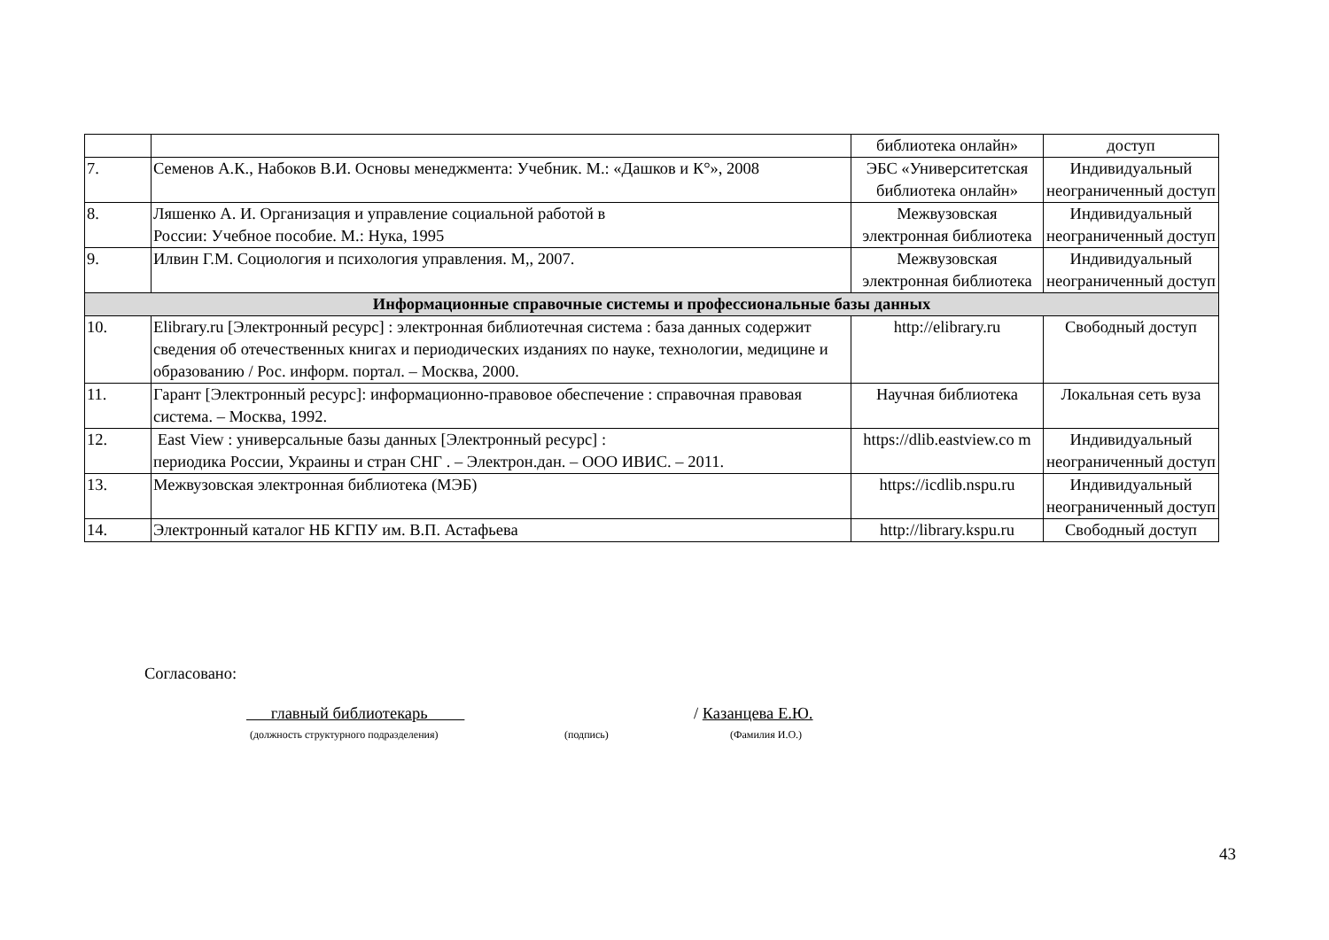| | | библиотека онлайн» | доступ |
| 7. | Семенов А.К., Набоков В.И. Основы менеджмента: Учебник. М.: «Дашков и К°», 2008 | ЭБС «Университетская библиотека онлайн» | Индивидуальный неограниченный доступ |
| 8. | Ляшенко А. И. Организация и управление социальной работой в России: Учебное пособие. М.: Нука, 1995 | Межвузовская электронная библиотека | Индивидуальный неограниченный доступ |
| 9. | Илвин Г.М. Социология и психология управления. М,, 2007. | Межвузовская электронная библиотека | Индивидуальный неограниченный доступ |
| Информационные справочные системы и профессиональные базы данных | | | |
| 10. | Elibrary.ru [Электронный ресурс] : электронная библиотечная система : база данных содержит сведения об отечественных книгах и периодических изданиях по науке, технологии, медицине и образованию / Рос. информ. портал. – Москва, 2000. | http://elibrary.ru | Свободный доступ |
| 11. | Гарант [Электронный ресурс]: информационно-правовое обеспечение : справочная правовая система. – Москва, 1992. | Научная библиотека | Локальная сеть вуза |
| 12. | East View : универсальные базы данных [Электронный ресурс] : периодика России, Украины и стран СНГ . – Электрон.дан. – ООО ИВИС. – 2011. | https://dlib.eastview.co m | Индивидуальный неограниченный доступ |
| 13. | Межвузовская электронная библиотека (МЭБ) | https://icdlib.nspu.ru | Индивидуальный неограниченный доступ |
| 14. | Электронный каталог НБ КГПУ им. В.П. Астафьева | http://library.kspu.ru | Свободный доступ |
Согласовано:
главный библиотекарь / Казанцева Е.Ю.
(должность структурного подразделения)
(подпись) (Фамилия И.О.)
43